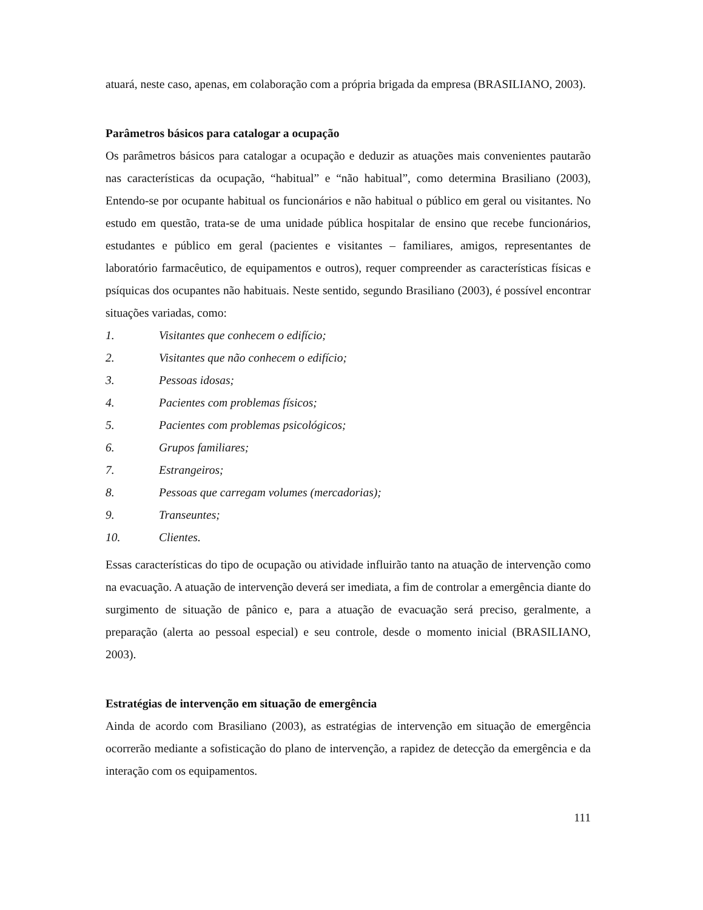atuará, neste caso, apenas, em colaboração com a própria brigada da empresa (BRASILIANO, 2003).
Parâmetros básicos para catalogar a ocupação
Os parâmetros básicos para catalogar a ocupação e deduzir as atuações mais convenientes pautarão nas características da ocupação, “habitual” e “não habitual”, como determina Brasiliano (2003), Entendo-se por ocupante habitual os funcionários e não habitual o público em geral ou visitantes. No estudo em questão, trata-se de uma unidade pública hospitalar de ensino que recebe funcionários, estudantes e público em geral (pacientes e visitantes – familiares, amigos, representantes de laboratório farmacêutico, de equipamentos e outros), requer compreender as características físicas e psíquicas dos ocupantes não habituais. Neste sentido, segundo Brasiliano (2003), é possível encontrar situações variadas, como:
1. Visitantes que conhecem o edifício;
2. Visitantes que não conhecem o edifício;
3. Pessoas idosas;
4. Pacientes com problemas físicos;
5. Pacientes com problemas psicológicos;
6. Grupos familiares;
7. Estrangeiros;
8. Pessoas que carregam volumes (mercadorias);
9. Transeuntes;
10. Clientes.
Essas características do tipo de ocupação ou atividade influirão tanto na atuação de intervenção como na evacuação. A atuação de intervenção deverá ser imediata, a fim de controlar a emergência diante do surgimento de situação de pânico e, para a atuação de evacuação será preciso, geralmente, a preparação (alerta ao pessoal especial) e seu controle, desde o momento inicial (BRASILIANO, 2003).
Estratégias de intervenção em situação de emergência
Ainda de acordo com Brasiliano (2003), as estratégias de intervenção em situação de emergência ocorrerão mediante a sofisticação do plano de intervenção, a rapidez de detecção da emergência e da interação com os equipamentos.
111